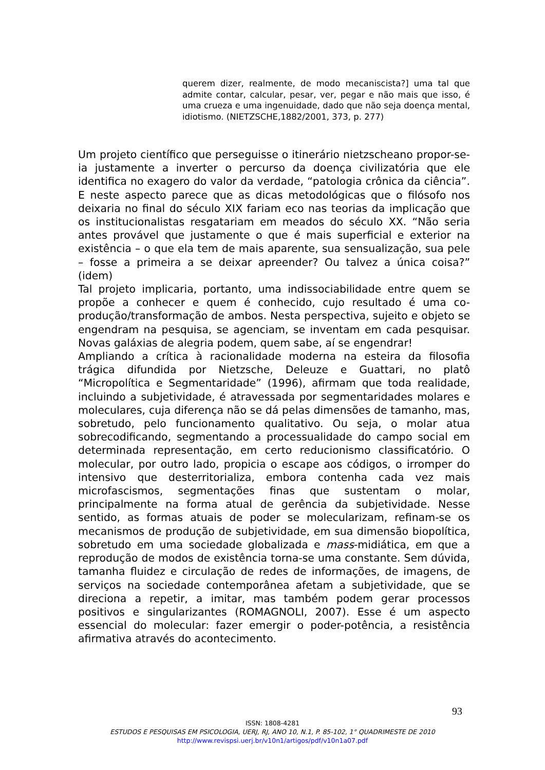querem dizer, realmente, de modo mecaniscista?] uma tal que admite contar, calcular, pesar, ver, pegar e não mais que isso, é uma crueza e uma ingenuidade, dado que não seja doença mental, idiotismo. (NIETZSCHE,1882/2001, 373, p. 277)
Um projeto científico que perseguisse o itinerário nietzscheano propor-se-ia justamente a inverter o percurso da doença civilizatória que ele identifica no exagero do valor da verdade, “patologia crônica da ciência”. E neste aspecto parece que as dicas metodológicas que o filósofo nos deixaria no final do século XIX fariam eco nas teorias da implicação que os institucionalistas resgatariam em meados do século XX. “Não seria antes provável que justamente o que é mais superficial e exterior na existência – o que ela tem de mais aparente, sua sensualização, sua pele – fosse a primeira a se deixar apreender? Ou talvez a única coisa?” (idem)
Tal projeto implicaria, portanto, uma indissociabilidade entre quem se propõe a conhecer e quem é conhecido, cujo resultado é uma co-produção/transformação de ambos. Nesta perspectiva, sujeito e objeto se engendram na pesquisa, se agenciam, se inventam em cada pesquisar. Novas galáxias de alegria podem, quem sabe, aí se engendrar!
Ampliando a crítica à racionalidade moderna na esteira da filosofia trágica difundida por Nietzsche, Deleuze e Guattari, no platô “Micropolítica e Segmentaridade” (1996), afirmam que toda realidade, incluindo a subjetividade, é atravessada por segmentaridades molares e moleculares, cuja diferença não se dá pelas dimensões de tamanho, mas, sobretudo, pelo funcionamento qualitativo. Ou seja, o molar atua sobrecodificando, segmentando a processualidade do campo social em determinada representação, em certo reducionismo classificatório. O molecular, por outro lado, propicia o escape aos códigos, o irromper do intensivo que desterritorializa, embora contenha cada vez mais microfascismos, segmentações finas que sustentam o molar, principalmente na forma atual de gerência da subjetividade. Nesse sentido, as formas atuais de poder se molecularizam, refinam-se os mecanismos de produção de subjetividade, em sua dimensão biopolítica, sobretudo em uma sociedade globalizada e mass-midiática, em que a reprodução de modos de existência torna-se uma constante. Sem dúvida, tamanha fluidez e circulação de redes de informações, de imagens, de serviços na sociedade contemporânea afetam a subjetividade, que se direciona a repetir, a imitar, mas também podem gerar processos positivos e singularizantes (ROMAGNOLI, 2007). Esse é um aspecto essencial do molecular: fazer emergir o poder-potência, a resistência afirmativa através do acontecimento.
93
ISSN: 1808-4281
ESTUDOS E PESQUISAS EM PSICOLOGIA, UERJ, RJ, ANO 10, N.1, P. 85-102, 1° QUADRIMESTE DE 2010
http://www.revispsi.uerj.br/v10n1/artigos/pdf/v10n1a07.pdf